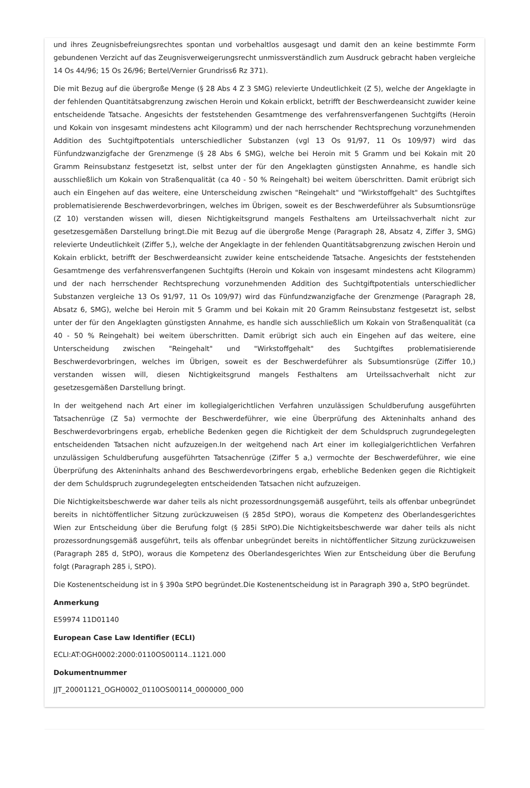und ihres Zeugnisbefreiungsrechtes spontan und vorbehaltlos ausgesagt und damit den an keine bestimmte Form gebundenen Verzicht auf das Zeugnisverweigerungsrecht unmissverständlich zum Ausdruck gebracht haben vergleiche 14 Os 44/96; 15 Os 26/96; Bertel/Vernier Grundriss6 Rz 371).
Die mit Bezug auf die übergroße Menge (§ 28 Abs 4 Z 3 SMG) relevierte Undeutlichkeit (Z 5), welche der Angeklagte in der fehlenden Quantitätsabgrenzung zwischen Heroin und Kokain erblickt, betrifft der Beschwerdeansicht zuwider keine entscheidende Tatsache. Angesichts der feststehenden Gesamtmenge des verfahrensverfangenen Suchtgifts (Heroin und Kokain von insgesamt mindestens acht Kilogramm) und der nach herrschender Rechtsprechung vorzunehmenden Addition des Suchtgiftpotentials unterschiedlicher Substanzen (vgl 13 Os 91/97, 11 Os 109/97) wird das Fünfundzwanzigfache der Grenzmenge (§ 28 Abs 6 SMG), welche bei Heroin mit 5 Gramm und bei Kokain mit 20 Gramm Reinsubstanz festgesetzt ist, selbst unter der für den Angeklagten günstigsten Annahme, es handle sich ausschließlich um Kokain von Straßenqualität (ca 40 - 50 % Reingehalt) bei weitem überschritten. Damit erübrigt sich auch ein Eingehen auf das weitere, eine Unterscheidung zwischen "Reingehalt" und "Wirkstoffgehalt" des Suchtgiftes problematisierende Beschwerdevorbringen, welches im Übrigen, soweit es der Beschwerdeführer als Subsumtionsrüge (Z 10) verstanden wissen will, diesen Nichtigkeitsgrund mangels Festhaltens am Urteilssachverhalt nicht zur gesetzesgemäßen Darstellung bringt.Die mit Bezug auf die übergroße Menge (Paragraph 28, Absatz 4, Ziffer 3, SMG) relevierte Undeutlichkeit (Ziffer 5,), welche der Angeklagte in der fehlenden Quantitätsabgrenzung zwischen Heroin und Kokain erblickt, betrifft der Beschwerdeansicht zuwider keine entscheidende Tatsache. Angesichts der feststehenden Gesamtmenge des verfahrensverfangenen Suchtgifts (Heroin und Kokain von insgesamt mindestens acht Kilogramm) und der nach herrschender Rechtsprechung vorzunehmenden Addition des Suchtgiftpotentials unterschiedlicher Substanzen vergleiche 13 Os 91/97, 11 Os 109/97) wird das Fünfundzwanzigfache der Grenzmenge (Paragraph 28, Absatz 6, SMG), welche bei Heroin mit 5 Gramm und bei Kokain mit 20 Gramm Reinsubstanz festgesetzt ist, selbst unter der für den Angeklagten günstigsten Annahme, es handle sich ausschließlich um Kokain von Straßenqualität (ca 40 - 50 % Reingehalt) bei weitem überschritten. Damit erübrigt sich auch ein Eingehen auf das weitere, eine Unterscheidung zwischen "Reingehalt" und "Wirkstoffgehalt" des Suchtgiftes problematisierende Beschwerdevorbringen, welches im Übrigen, soweit es der Beschwerdeführer als Subsumtionsrüge (Ziffer 10,) verstanden wissen will, diesen Nichtigkeitsgrund mangels Festhaltens am Urteilssachverhalt nicht zur gesetzesgemäßen Darstellung bringt.
In der weitgehend nach Art einer im kollegialgerichtlichen Verfahren unzulässigen Schuldberufung ausgeführten Tatsachenrüge (Z 5a) vermochte der Beschwerdeführer, wie eine Überprüfung des Akteninhalts anhand des Beschwerdevorbringens ergab, erhebliche Bedenken gegen die Richtigkeit der dem Schuldspruch zugrundegelegten entscheidenden Tatsachen nicht aufzuzeigen.In der weitgehend nach Art einer im kollegialgerichtlichen Verfahren unzulässigen Schuldberufung ausgeführten Tatsachenrüge (Ziffer 5 a,) vermochte der Beschwerdeführer, wie eine Überprüfung des Akteninhalts anhand des Beschwerdevorbringens ergab, erhebliche Bedenken gegen die Richtigkeit der dem Schuldspruch zugrundegelegten entscheidenden Tatsachen nicht aufzuzeigen.
Die Nichtigkeitsbeschwerde war daher teils als nicht prozessordnungsgemäß ausgeführt, teils als offenbar unbegründet bereits in nichtöffentlicher Sitzung zurückzuweisen (§ 285d StPO), woraus die Kompetenz des Oberlandesgerichtes Wien zur Entscheidung über die Berufung folgt (§ 285i StPO).Die Nichtigkeitsbeschwerde war daher teils als nicht prozessordnungsgemäß ausgeführt, teils als offenbar unbegründet bereits in nichtöffentlicher Sitzung zurückzuweisen (Paragraph 285 d, StPO), woraus die Kompetenz des Oberlandesgerichtes Wien zur Entscheidung über die Berufung folgt (Paragraph 285 i, StPO).
Die Kostenentscheidung ist in § 390a StPO begründet.Die Kostenentscheidung ist in Paragraph 390 a, StPO begründet.
Anmerkung
E59974 11D01140
European Case Law Identifier (ECLI)
ECLI:AT:OGH0002:2000:0110OS00114..1121.000
Dokumentnummer
JJT_20001121_OGH0002_0110OS00114_0000000_000